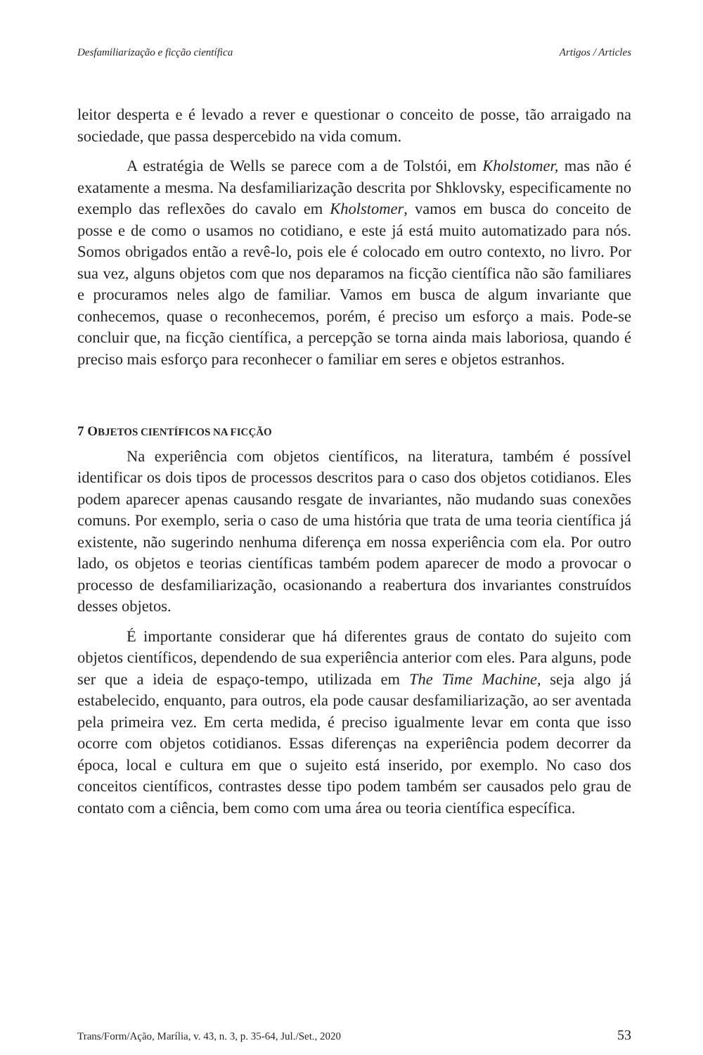Desfamiliarização e ficção científica Artigos / Articles
leitor desperta e é levado a rever e questionar o conceito de posse, tão arraigado na sociedade, que passa despercebido na vida comum.
A estratégia de Wells se parece com a de Tolstói, em Kholstomer, mas não é exatamente a mesma. Na desfamiliarização descrita por Shklovsky, especificamente no exemplo das reflexões do cavalo em Kholstomer, vamos em busca do conceito de posse e de como o usamos no cotidiano, e este já está muito automatizado para nós. Somos obrigados então a revê-lo, pois ele é colocado em outro contexto, no livro. Por sua vez, alguns objetos com que nos deparamos na ficção científica não são familiares e procuramos neles algo de familiar. Vamos em busca de algum invariante que conhecemos, quase o reconhecemos, porém, é preciso um esforço a mais. Pode-se concluir que, na ficção científica, a percepção se torna ainda mais laboriosa, quando é preciso mais esforço para reconhecer o familiar em seres e objetos estranhos.
7 OBJETOS CIENTÍFICOS NA FICÇÃO
Na experiência com objetos científicos, na literatura, também é possível identificar os dois tipos de processos descritos para o caso dos objetos cotidianos. Eles podem aparecer apenas causando resgate de invariantes, não mudando suas conexões comuns. Por exemplo, seria o caso de uma história que trata de uma teoria científica já existente, não sugerindo nenhuma diferença em nossa experiência com ela. Por outro lado, os objetos e teorias científicas também podem aparecer de modo a provocar o processo de desfamiliarização, ocasionando a reabertura dos invariantes construídos desses objetos.
É importante considerar que há diferentes graus de contato do sujeito com objetos científicos, dependendo de sua experiência anterior com eles. Para alguns, pode ser que a ideia de espaço-tempo, utilizada em The Time Machine, seja algo já estabelecido, enquanto, para outros, ela pode causar desfamiliarização, ao ser aventada pela primeira vez. Em certa medida, é preciso igualmente levar em conta que isso ocorre com objetos cotidianos. Essas diferenças na experiência podem decorrer da época, local e cultura em que o sujeito está inserido, por exemplo. No caso dos conceitos científicos, contrastes desse tipo podem também ser causados pelo grau de contato com a ciência, bem como com uma área ou teoria científica específica.
Trans/Form/Ação, Marília, v. 43, n. 3, p. 35-64, Jul./Set., 2020 53